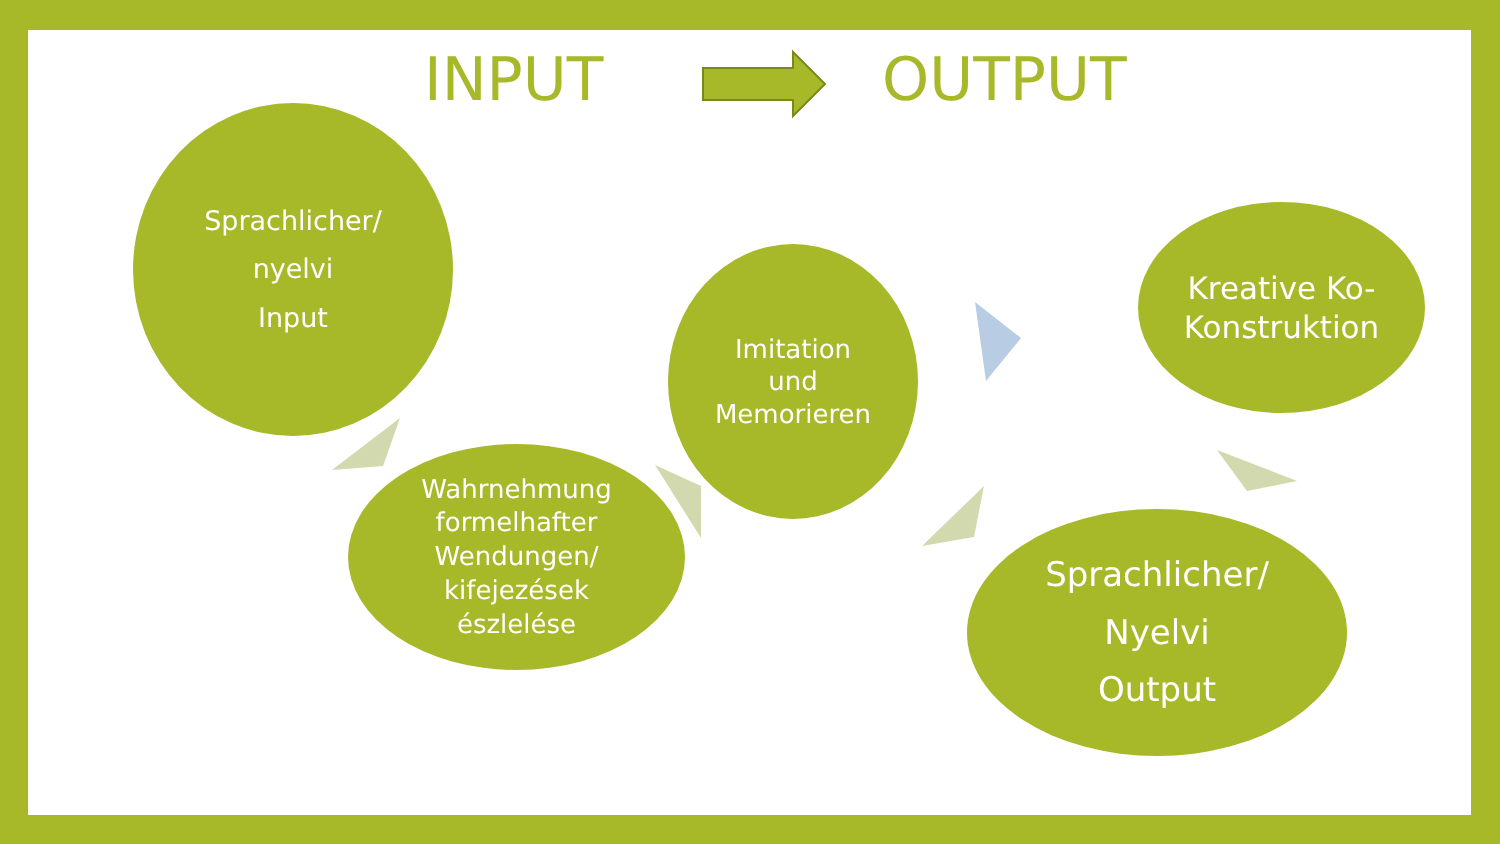INPUT OUTPUT
Sprachlicher/
nyelvi
Input
Wahrnehmung
formelhafter
Wendungen/
kifejezések
észlelése
Imitation
und
Memorieren
Kreative Ko-
Konstruktion
Sprachlicher/
Nyelvi
Output